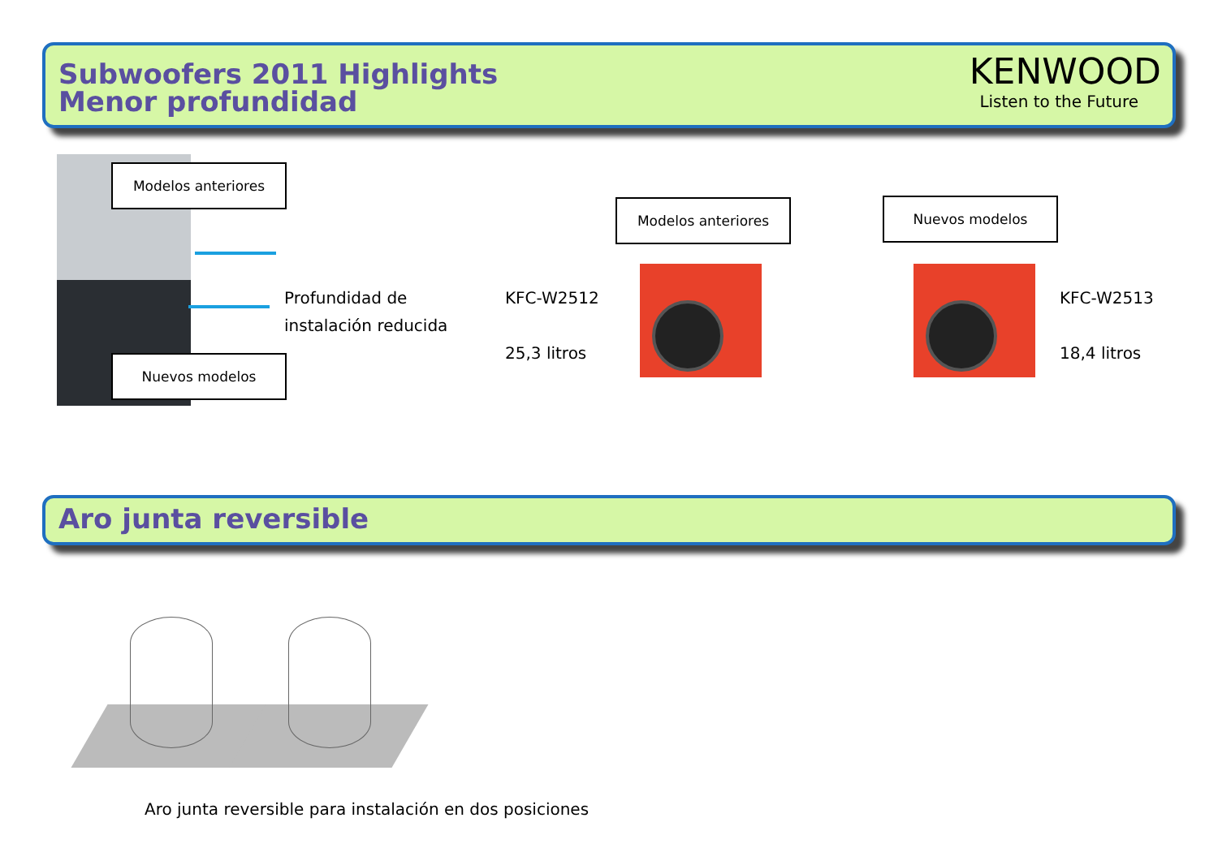Subwoofers 2011 Highlights
Menor profundidad
KENWOOD
Listen to the Future
Modelos anteriores
Profundidad de
instalación reducida
Nuevos modelos
Modelos anteriores Nuevos modelos
KFC-W2512
25,3 litros
KFC-W2513
18,4 litros
Aro junta reversible
Aro junta reversible para instalación en dos posiciones